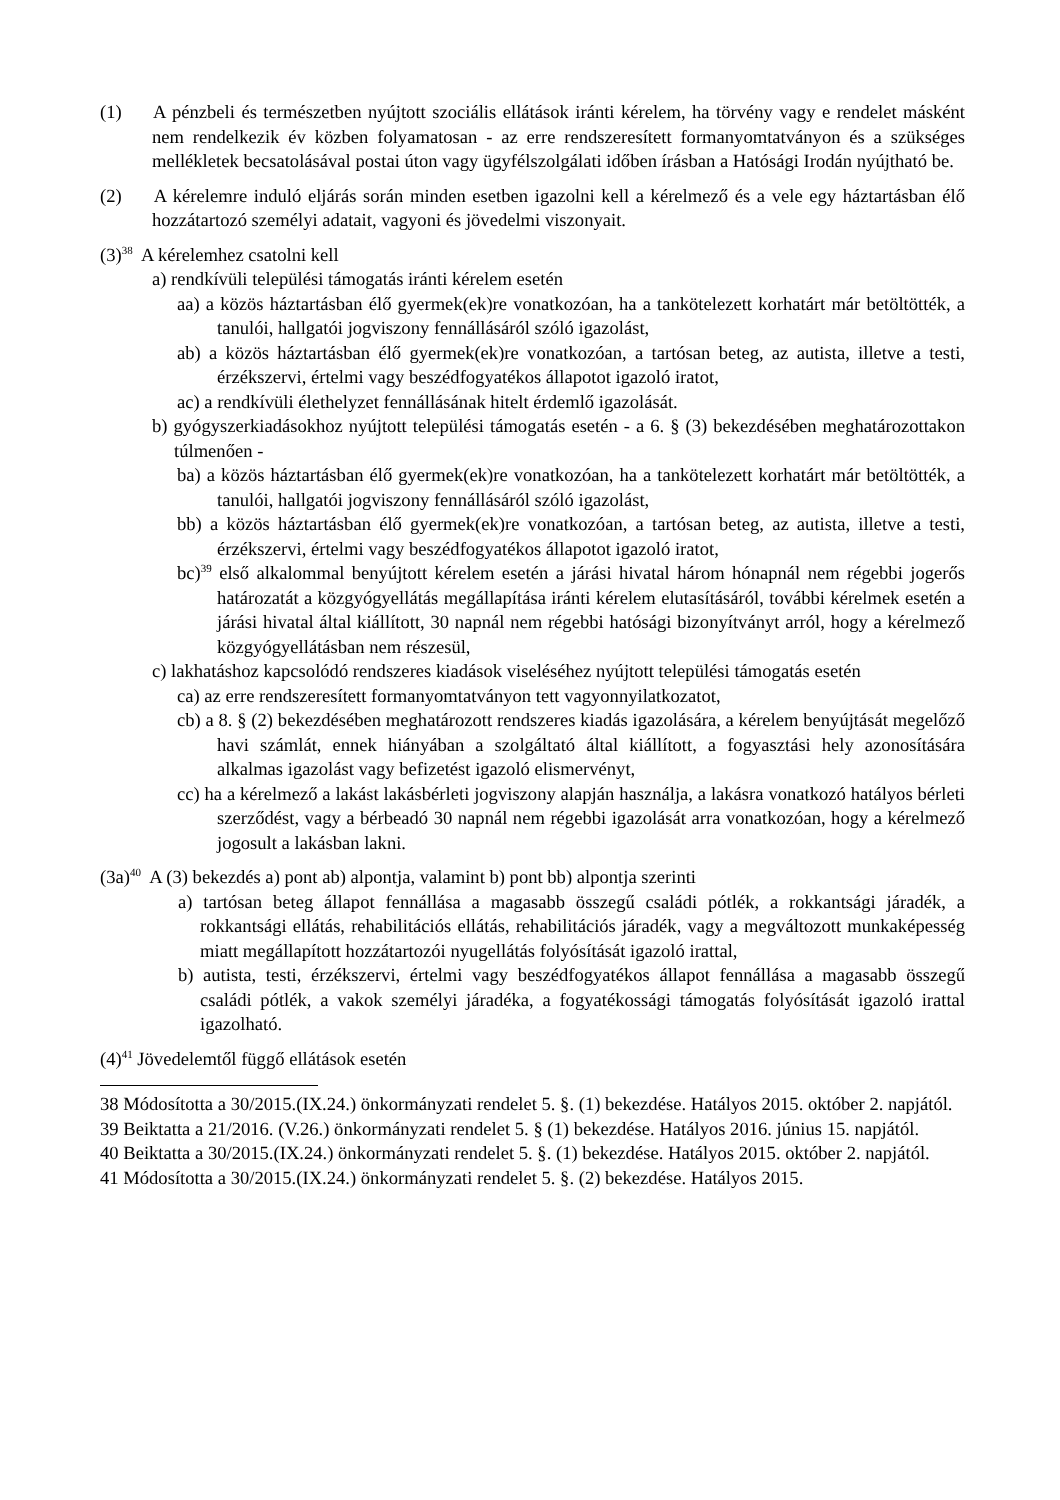(1) A pénzbeli és természetben nyújtott szociális ellátások iránti kérelem, ha törvény vagy e rendelet másként nem rendelkezik év közben folyamatosan - az erre rendszeresített formanyomtatványon és a szükséges mellékletek becsatolásával postai úton vagy ügyfélszolgálati időben írásban a Hatósági Irodán nyújtható be.
(2) A kérelemre induló eljárás során minden esetben igazolni kell a kérelmező és a vele egy háztartásban élő hozzátartozó személyi adatait, vagyoni és jövedelmi viszonyait.
(3)<sup>38</sup> A kérelemhez csatolni kell
a) rendkívüli települési támogatás iránti kérelem esetén
aa) a közös háztartásban élő gyermek(ek)re vonatkozóan, ha a tankötelezett korhatárt már betöltötték, a tanulói, hallgatói jogviszony fennállásáról szóló igazolást,
ab) a közös háztartásban élő gyermek(ek)re vonatkozóan, a tartósan beteg, az autista, illetve a testi, érzékszervi, értelmi vagy beszédfogyatékos állapotot igazoló iratot,
ac) a rendkívüli élethelyzet fennállásának hitelt érdemlő igazolását.
b) gyógyszerkiadásokhoz nyújtott települési támogatás esetén - a 6. § (3) bekezdésében meghatározottakon túlmenően -
ba) a közös háztartásban élő gyermek(ek)re vonatkozóan, ha a tankötelezett korhatárt már betöltötték, a tanulói, hallgatói jogviszony fennállásáról szóló igazolást,
bb) a közös háztartásban élő gyermek(ek)re vonatkozóan, a tartósan beteg, az autista, illetve a testi, érzékszervi, értelmi vagy beszédfogyatékos állapotot igazoló iratot,
bc)<sup>39</sup> első alkalommal benyújtott kérelem esetén a járási hivatal három hónapnál nem régebbi jogerős határozatát a közgyógyellátás megállapítása iránti kérelem elutasításáról, további kérelmek esetén a járási hivatal által kiállított, 30 napnál nem régebbi hatósági bizonyítványt arról, hogy a kérelmező közgyógyellátásban nem részesül,
c) lakhatáshoz kapcsolódó rendszeres kiadások viseléséhez nyújtott települési támogatás esetén
ca) az erre rendszeresített formanyomtatványon tett vagyonnyilatkozatot,
cb) a 8. § (2) bekezdésében meghatározott rendszeres kiadás igazolására, a kérelem benyújtását megelőző havi számlát, ennek hiányában a szolgáltató által kiállított, a fogyasztási hely azonosítására alkalmas igazolást vagy befizetést igazoló elismervényt,
cc) ha a kérelmező a lakást lakásbérleti jogviszony alapján használja, a lakásra vonatkozó hatályos bérleti szerződést, vagy a bérbeadó 30 napnál nem régebbi igazolását arra vonatkozóan, hogy a kérelmező jogosult a lakásban lakni.
(3a)<sup>40</sup> A (3) bekezdés a) pont ab) alpontja, valamint b) pont bb) alpontja szerinti
a) tartósan beteg állapot fennállása a magasabb összegű családi pótlék, a rokkantsági járadék, a rokkantsági ellátás, rehabilitációs ellátás, rehabilitációs járadék, vagy a megváltozott munkaképesség miatt megállapított hozzátartozói nyugellátás folyósítását igazoló irattal,
b) autista, testi, érzékszervi, értelmi vagy beszédfogyatékos állapot fennállása a magasabb összegű családi pótlék, a vakok személyi járadéka, a fogyatékossági támogatás folyósítását igazoló irattal igazolható.
(4)<sup>41</sup> Jövedelemtől függő ellátások esetén
38 Módosította a 30/2015.(IX.24.) önkormányzati rendelet 5. §. (1) bekezdése. Hatályos 2015. október 2. napjától.
39 Beiktatta a 21/2016. (V.26.) önkormányzati rendelet 5. § (1) bekezdése. Hatályos 2016. június 15. napjától.
40 Beiktatta a 30/2015.(IX.24.) önkormányzati rendelet 5. §. (1) bekezdése. Hatályos 2015. október 2. napjától.
41 Módosította a 30/2015.(IX.24.) önkormányzati rendelet 5. §. (2) bekezdése. Hatályos 2015.